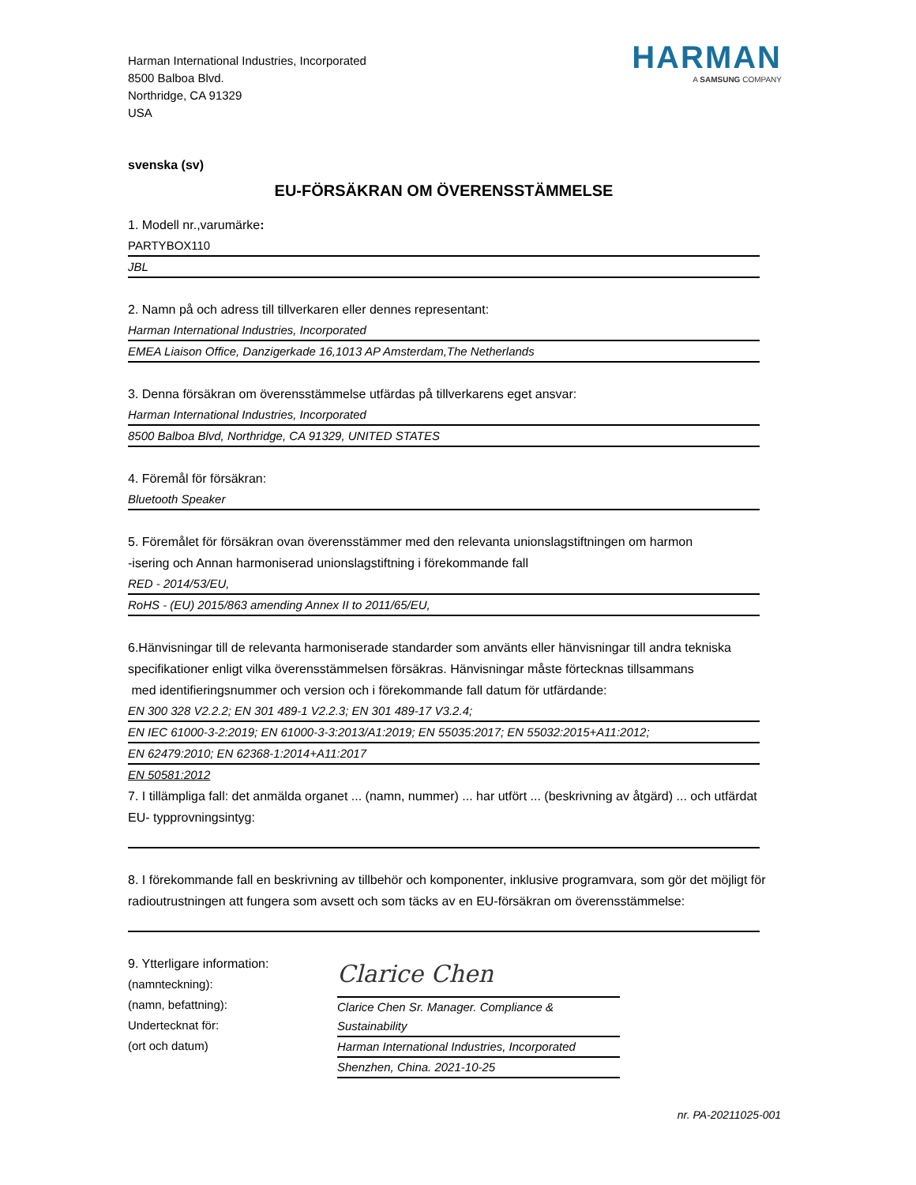HARMAN
A SAMSUNG COMPANY
Harman International Industries, Incorporated
8500 Balboa Blvd.
Northridge, CA 91329
USA
svenska (sv)
EU-FÖRSÄKRAN OM ÖVERENSSTÄMMELSE
1. Modell nr.,varumärke:
PARTYBOX110
JBL
2. Namn på och adress till tillverkaren eller dennes representant:
Harman International Industries, Incorporated
EMEA Liaison Office, Danzigerkade 16,1013 AP Amsterdam,The Netherlands
3. Denna försäkran om överensstämmelse utfärdas på tillverkarens eget ansvar:
Harman International Industries, Incorporated
8500 Balboa Blvd, Northridge, CA 91329, UNITED STATES
4. Föremål för försäkran:
Bluetooth Speaker
5. Föremålet för försäkran ovan överensstämmer med den relevanta unionslagstiftningen om harmon
-isering och Annan harmoniserad unionslagstiftning i förekommande fall
RED - 2014/53/EU,
RoHS - (EU) 2015/863 amending Annex II to 2011/65/EU,
6.Hänvisningar till de relevanta harmoniserade standarder som använts eller hänvisningar till andra tekniska specifikationer enligt vilka överensstämmelsen försäkras. Hänvisningar måste förtecknas tillsammans
med identifieringsnummer och version och i förekommande fall datum för utfärdande:
EN 300 328 V2.2.2; EN 301 489-1 V2.2.3; EN 301 489-17 V3.2.4;
EN IEC 61000-3-2:2019; EN 61000-3-3:2013/A1:2019; EN 55035:2017; EN 55032:2015+A11:2012;
EN 62479:2010; EN 62368-1:2014+A11:2017
EN 50581:2012
7. I tillämpliga fall: det anmälda organet ... (namn, nummer) ... har utfört ... (beskrivning av åtgärd) ... och utfärdat EU- typprovningsintyg:
8. I förekommande fall en beskrivning av tillbehör och komponenter, inklusive programvara, som gör det möjligt för radioutrustningen att fungera som avsett och som täcks av en EU-försäkran om överensstämmelse:
9. Ytterligare information:
(namnteckning):
(namn, befattning):
Undertecknat för:
(ort och datum)
Clarice Chen
Clarice Chen Sr. Manager. Compliance & Sustainability
Harman International Industries, Incorporated
Shenzhen, China. 2021-10-25
nr. PA-20211025-001